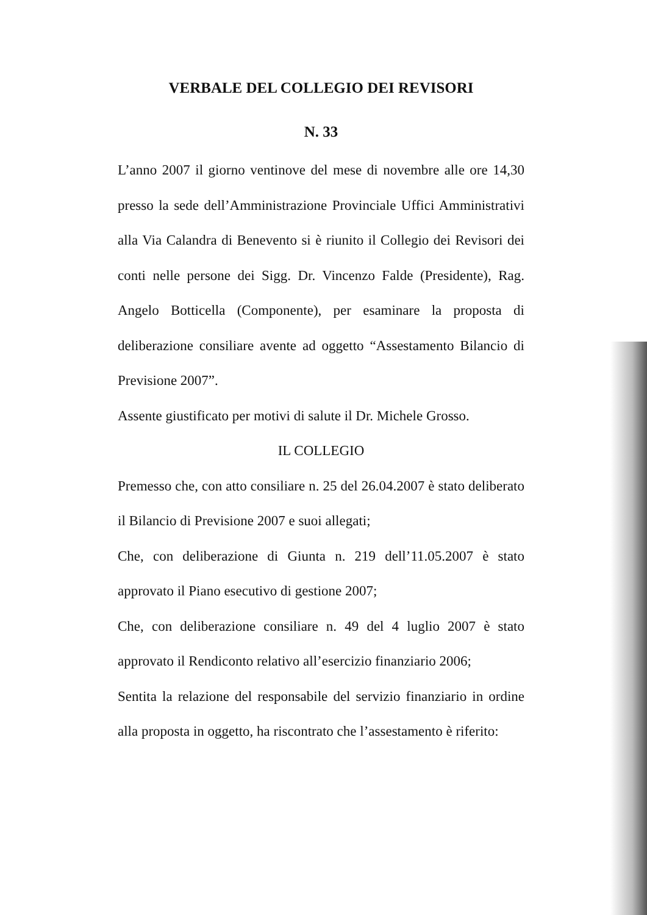VERBALE DEL COLLEGIO DEI REVISORI
N. 33
L’anno 2007 il giorno ventinove del mese di novembre alle ore 14,30 presso la sede dell’Amministrazione Provinciale Uffici Amministrativi alla Via Calandra di Benevento si è riunito il Collegio dei Revisori dei conti nelle persone dei Sigg. Dr. Vincenzo Falde (Presidente), Rag. Angelo Botticella (Componente), per esaminare la proposta di deliberazione consiliare avente ad oggetto “Assestamento Bilancio di Previsione 2007”.
Assente giustificato per motivi di salute il Dr. Michele Grosso.
IL COLLEGIO
Premesso che, con atto consiliare n. 25 del 26.04.2007 è stato deliberato il Bilancio di Previsione 2007 e suoi allegati;
Che, con deliberazione di Giunta n. 219 dell’11.05.2007 è stato approvato il Piano esecutivo di gestione 2007;
Che, con deliberazione consiliare n. 49 del 4 luglio 2007 è stato approvato il Rendiconto relativo all’esercizio finanziario 2006;
Sentita la relazione del responsabile del servizio finanziario in ordine alla proposta in oggetto, ha riscontrato che l’assestamento è riferito: